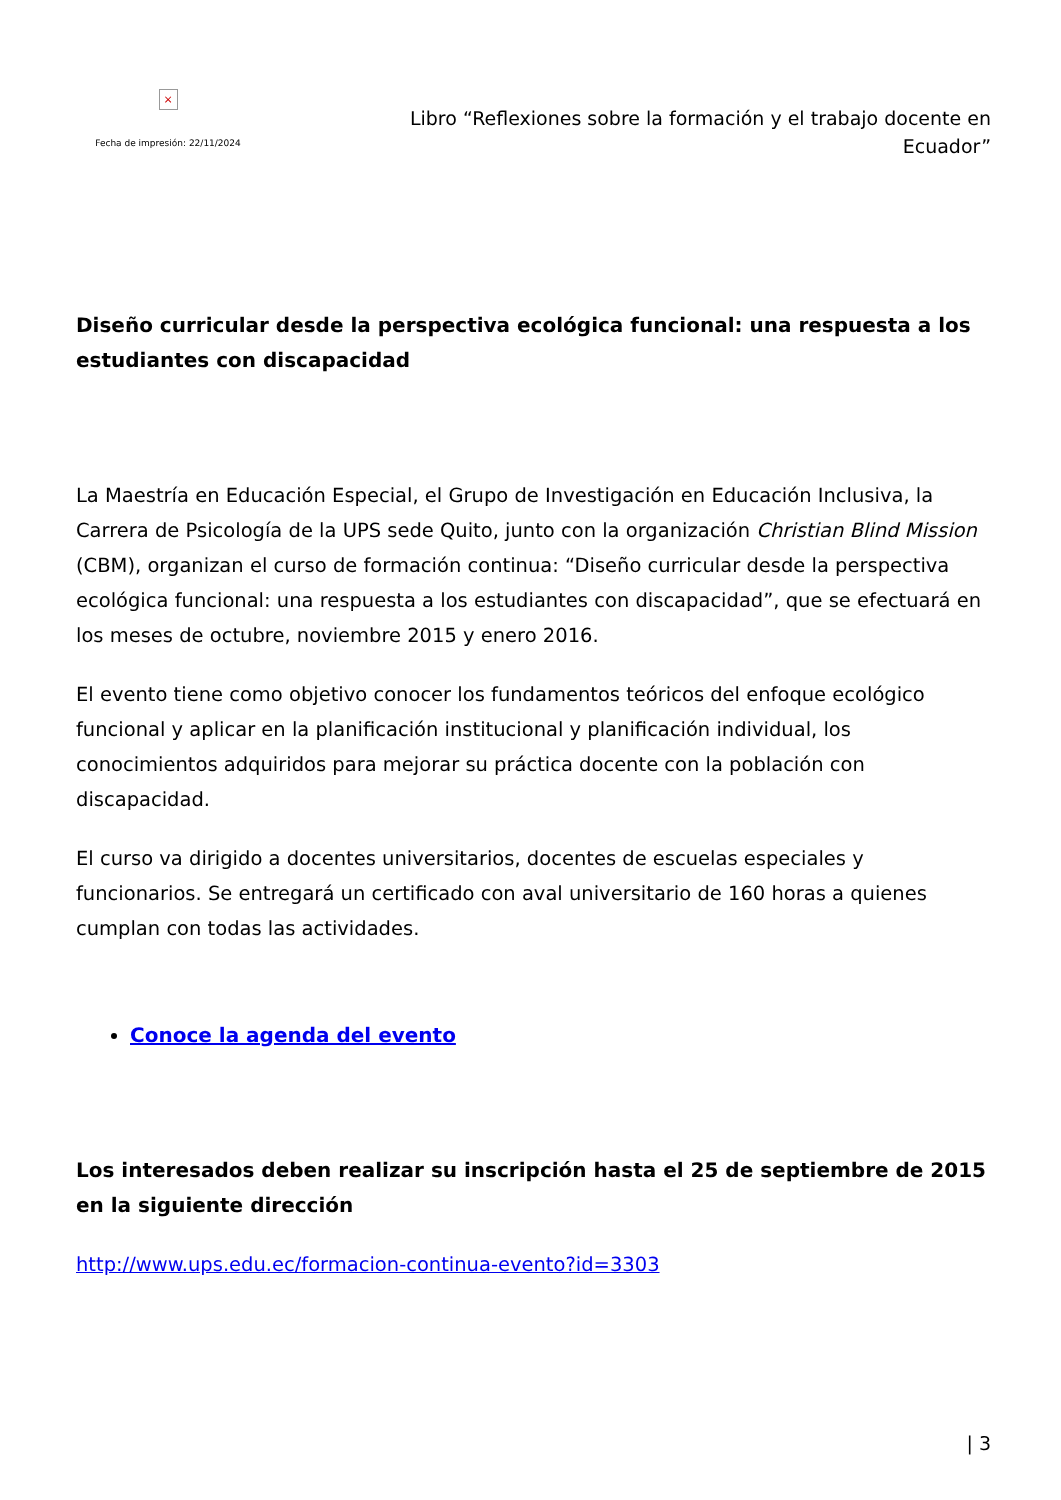×
Fecha de impresión: 22/11/2024
Libro “Reflexiones sobre la formación y el trabajo docente en Ecuador”
Diseño curricular desde la perspectiva ecológica funcional: una respuesta a los estudiantes con discapacidad
La Maestría en Educación Especial, el Grupo de Investigación en Educación Inclusiva, la Carrera de Psicología de la UPS sede Quito, junto con la organización Christian Blind Mission (CBM), organizan el curso de formación continua: “Diseño curricular desde la perspectiva ecológica funcional: una respuesta a los estudiantes con discapacidad”, que se efectuará en los meses de octubre, noviembre 2015 y enero 2016.
El evento tiene como objetivo conocer los fundamentos teóricos del enfoque ecológico funcional y aplicar en la planificación institucional y planificación individual, los conocimientos adquiridos para mejorar su práctica docente con la población con discapacidad.
El curso va dirigido a docentes universitarios, docentes de escuelas especiales y funcionarios. Se entregará un certificado con aval universitario de 160 horas a quienes cumplan con todas las actividades.
Conoce la agenda del evento
Los interesados deben realizar su inscripción hasta el 25 de septiembre de 2015 en la siguiente dirección
http://www.ups.edu.ec/formacion-continua-evento?id=3303
| 3